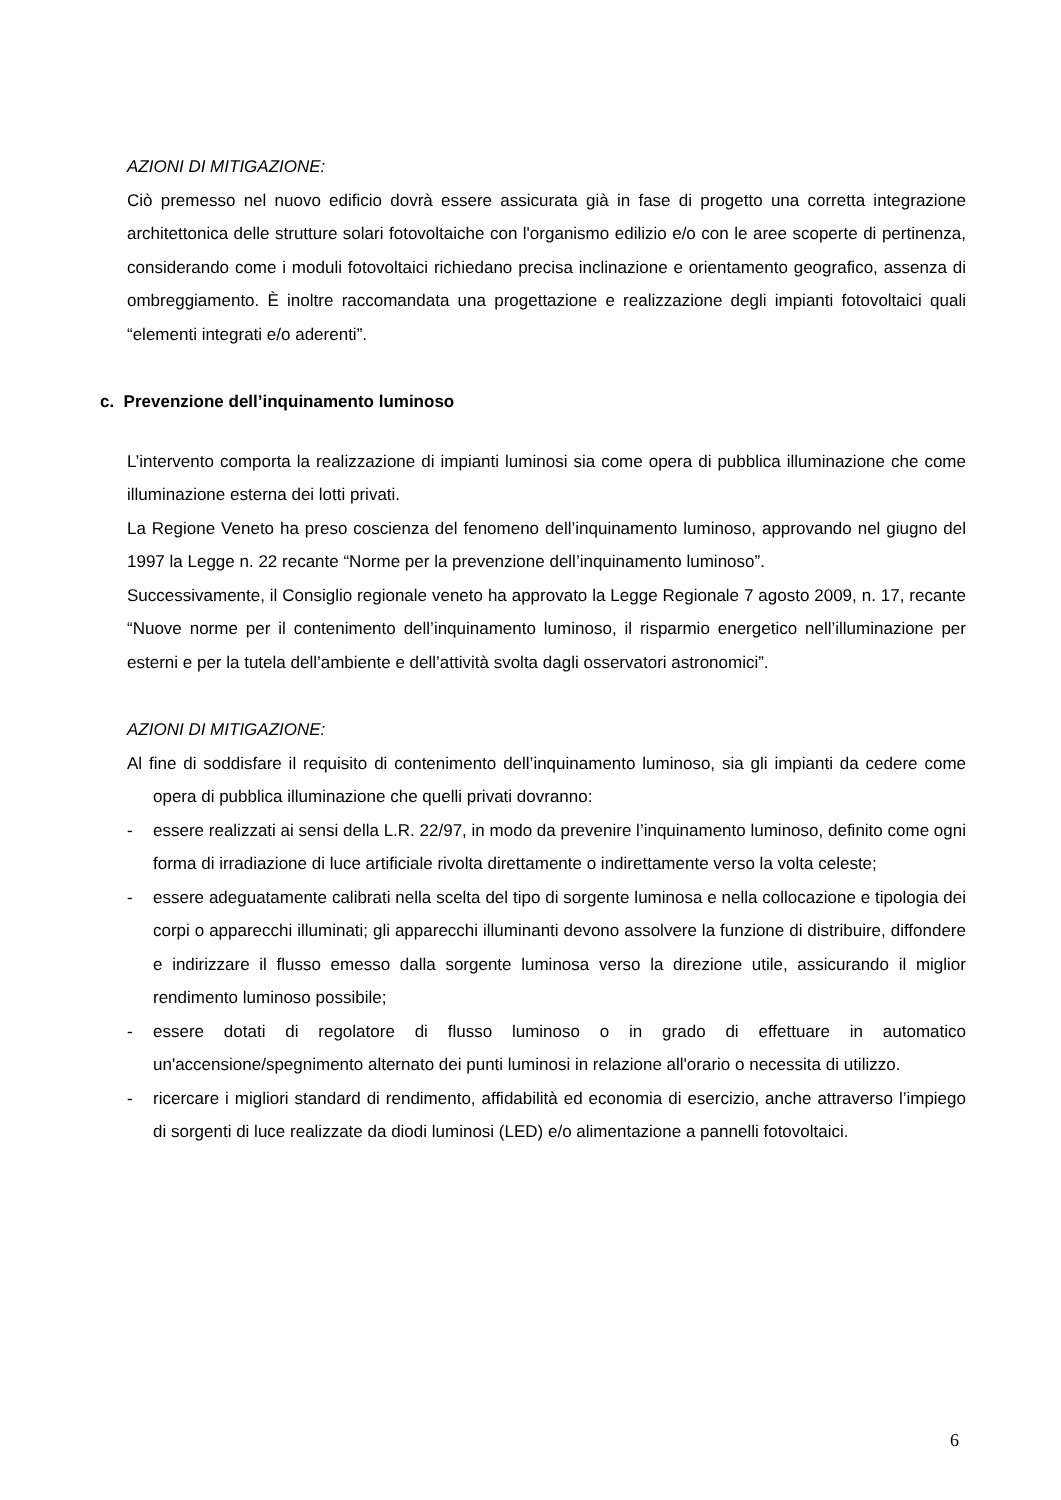AZIONI DI MITIGAZIONE:
Ciò premesso nel nuovo edificio dovrà essere assicurata già in fase di progetto una corretta integrazione architettonica delle strutture solari fotovoltaiche con l'organismo edilizio e/o con le aree scoperte di pertinenza, considerando come i moduli fotovoltaici richiedano precisa inclinazione e orientamento geografico, assenza di ombreggiamento. È inoltre raccomandata una progettazione e realizzazione degli impianti fotovoltaici quali “elementi integrati e/o aderenti”.
c. Prevenzione dell’inquinamento luminoso
L’intervento comporta la realizzazione di impianti luminosi sia come opera di pubblica illuminazione che come illuminazione esterna dei lotti privati.
La Regione Veneto ha preso coscienza del fenomeno dell’inquinamento luminoso, approvando nel giugno del 1997 la Legge n. 22 recante “Norme per la prevenzione dell’inquinamento luminoso”.
Successivamente, il Consiglio regionale veneto ha approvato la Legge Regionale 7 agosto 2009, n. 17, recante “Nuove norme per il contenimento dell’inquinamento luminoso, il risparmio energetico nell’illuminazione per esterni e per la tutela dell’ambiente e dell’attività svolta dagli osservatori astronomici”.
AZIONI DI MITIGAZIONE:
Al fine di soddisfare il requisito di contenimento dell’inquinamento luminoso, sia gli impianti da cedere come opera di pubblica illuminazione che quelli privati dovranno:
- essere realizzati ai sensi della L.R. 22/97, in modo da prevenire l’inquinamento luminoso, definito come ogni forma di irradiazione di luce artificiale rivolta direttamente o indirettamente verso la volta celeste;
- essere adeguatamente calibrati nella scelta del tipo di sorgente luminosa e nella collocazione e tipologia dei corpi o apparecchi illuminati; gli apparecchi illuminanti devono assolvere la funzione di distribuire, diffondere e indirizzare il flusso emesso dalla sorgente luminosa verso la direzione utile, assicurando il miglior rendimento luminoso possibile;
- essere dotati di regolatore di flusso luminoso o in grado di effettuare in automatico un'accensione/spegnimento alternato dei punti luminosi in relazione all'orario o necessita di utilizzo.
- ricercare i migliori standard di rendimento, affidabilità ed economia di esercizio, anche attraverso l’impiego di sorgenti di luce realizzate da diodi luminosi (LED) e/o alimentazione a pannelli fotovoltaici.
6